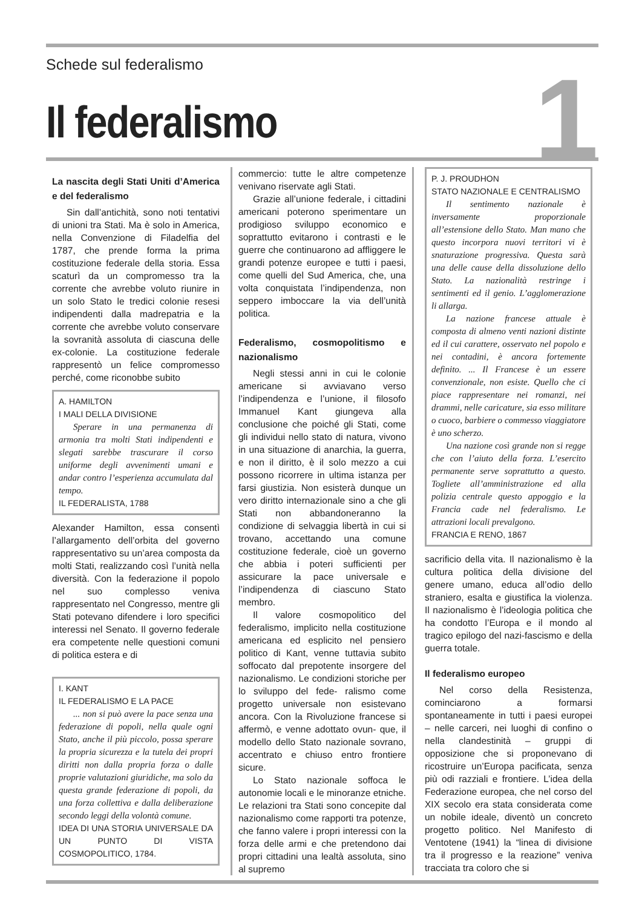Schede sul federalismo
Il federalismo
1
La nascita degli Stati Uniti d’America e del federalismo
Sin dall’antichità, sono noti tentativi di unioni tra Stati. Ma è solo in America, nella Convenzione di Filadelfia del 1787, che prende forma la prima costituzione federale della storia. Essa scaturì da un compromesso tra la corrente che avrebbe voluto riunire in un solo Stato le tredici colonie resesi indipendenti dalla madrepatria e la corrente che avrebbe voluto conservare la sovranità assoluta di ciascuna delle ex-colonie. La costituzione federale rappresentò un felice compromesso perché, come riconobbe subito
A. HAMILTON
I MALI DELLA DIVISIONE
Sperare in una permanenza di armonia tra molti Stati indipendenti e slegati sarebbe trascurare il corso uniforme degli avvenimenti umani e andar contro l’esperienza accumulata dal tempo.
IL FEDERALISTA, 1788
Alexander Hamilton, essa consentì l’allargamento dell’orbita del governo rappresentativo su un’area composta da molti Stati, realizzando così l’unità nella diversità. Con la federazione il popolo nel suo complesso veniva rappresentato nel Congresso, mentre gli Stati potevano difendere i loro specifici interessi nel Senato. Il governo federale era competente nelle questioni comuni di politica estera e di
I. KANT
IL FEDERALISMO E LA PACE
... non si può avere la pace senza una federazione di popoli, nella quale ogni Stato, anche il più piccolo, possa sperare la propria sicurezza e la tutela dei propri diritti non dalla propria forza o dalle proprie valutazioni giuridiche, ma solo da questa grande federazione di popoli, da una forza collettiva e dalla deliberazione secondo leggi della volontà comune.
IDEA DI UNA STORIA UNIVERSALE DA UN PUNTO DI VISTA COSMOPOLITICO, 1784.
commercio: tutte le altre competenze venivano riservate agli Stati.
Grazie all’unione federale, i cittadini americani poterono sperimentare un prodigioso sviluppo economico e soprattutto evitarono i contrasti e le guerre che continuarono ad affliggere le grandi potenze europee e tutti i paesi, come quelli del Sud America, che, una volta conquistata l’indipendenza, non seppero imboccare la via dell’unità politica.
Federalismo, cosmopolitismo e nazionalismo
Negli stessi anni in cui le colonie americane si avviavano verso l’indipendenza e l’unione, il filosofo Immanuel Kant giungeva alla conclusione che poiché gli Stati, come gli individui nello stato di natura, vivono in una situazione di anarchia, la guerra, e non il diritto, è il solo mezzo a cui possono ricorrere in ultima istanza per farsi giustizia. Non esisterà dunque un vero diritto internazionale sino a che gli Stati non abbandoneranno la condizione di selvaggia libertà in cui si trovano, accettando una comune costituzione federale, cioè un governo che abbia i poteri sufficienti per assicurare la pace universale e l’indipendenza di ciascuno Stato membro.
Il valore cosmopolitico del federalismo, implicito nella costituzione americana ed esplicito nel pensiero politico di Kant, venne tuttavia subito soffocato dal prepotente insorgere del nazionalismo. Le condizioni storiche per lo sviluppo del fede- ralismo come progetto universale non esistevano ancora. Con la Rivoluzione francese si affermò, e venne adottato ovun- que, il modello dello Stato nazionale sovrano, accentrato e chiuso entro frontiere sicure.
Lo Stato nazionale soffoca le autonomie locali e le minoranze etniche. Le relazioni tra Stati sono concepite dal nazionalismo come rapporti tra potenze, che fanno valere i propri interessi con la forza delle armi e che pretendono dai propri cittadini una lealtà assoluta, sino al supremo
P. J. PROUDHON
STATO NAZIONALE E CENTRALISMO
Il sentimento nazionale è inversamente proporzionale all’estensione dello Stato. Man mano che questo incorpora nuovi territori vi è snaturazione progressiva. Questa sarà una delle cause della dissoluzione dello Stato. La nazionalità restringe i sentimenti ed il genio. L’agglomerazione li allarga.
La nazione francese attuale è composta di almeno venti nazioni distinte ed il cui carattere, osservato nel popolo e nei contadini, è ancora fortemente definito. ... Il Francese è un essere convenzionale, non esiste. Quello che ci piace rappresentare nei romanzi, nei drammi, nelle caricature, sia esso militare o cuoco, barbiere o commesso viaggiatore è uno scherzo.
Una nazione così grande non si regge che con l’aiuto della forza. L’esercito permanente serve soprattutto a questo. Togliete all’amministrazione ed alla polizia centrale questo appoggio e la Francia cade nel federalismo. Le attrazioni locali prevalgono.
FRANCIA E RENO, 1867
sacrificio della vita. Il nazionalismo è la cultura politica della divisione del genere umano, educa all’odio dello straniero, esalta e giustifica la violenza. Il nazionalismo è l’ideologia politica che ha condotto l’Europa e il mondo al tragico epilogo del nazi-fascismo e della guerra totale.
Il federalismo europeo
Nel corso della Resistenza, cominciarono a formarsi spontaneamente in tutti i paesi europei – nelle carceri, nei luoghi di confino o nella clandestinità – gruppi di opposizione che si proponevano di ricostruire un’Europa pacificata, senza più odi razziali e frontiere. L’idea della Federazione europea, che nel corso del XIX secolo era stata considerata come un nobile ideale, diventò un concreto progetto politico. Nel Manifesto di Ventotene (1941) la “linea di divisione tra il progresso e la reazione” veniva tracciata tra coloro che si